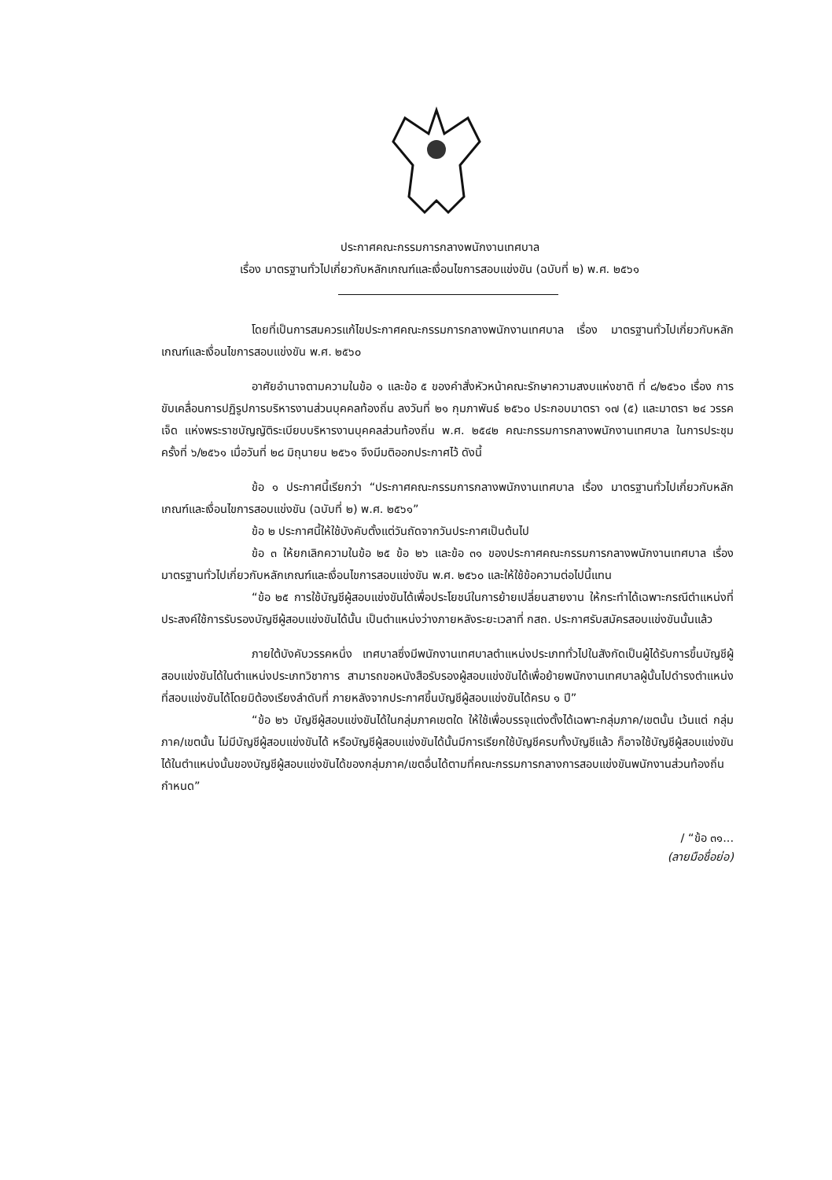ประกาศคณะกรรมการกลางพนักงานเทศบาล
เรื่อง มาตรฐานทั่วไปเกี่ยวกับหลักเกณฑ์และเงื่อนไขการสอบแข่งขัน (ฉบับที่ ๒) พ.ศ. ๒๕๖๑
โดยที่เป็นการสมควรแก้ไขประกาศคณะกรรมการกลางพนักงานเทศบาล เรื่อง มาตรฐานทั่วไปเกี่ยวกับหลักเกณฑ์และเงื่อนไขการสอบแข่งขัน พ.ศ. ๒๕๖๐
อาศัยอำนาจตามความในข้อ ๑ และข้อ ๕ ของคำสั่งหัวหน้าคณะรักษาความสงบแห่งชาติ ที่ ๘/๒๕๖๐ เรื่อง การขับเคลื่อนการปฏิรูปการบริหารงานส่วนบุคคลท้องถิ่น ลงวันที่ ๒๑ กุมภาพันธ์ ๒๕๖๐ ประกอบมาตรา ๑๗ (๕) และมาตรา ๒๔ วรรคเจ็ด แห่งพระราชบัญญัติระเบียบบริหารงานบุคคลส่วนท้องถิ่น พ.ศ. ๒๕๔๒ คณะกรรมการกลางพนักงานเทศบาล ในการประชุมครั้งที่ ๖/๒๕๖๑ เมื่อวันที่ ๒๘ มิถุนายน ๒๕๖๑ จึงมีมติออกประกาศไว้ ดังนี้
ข้อ ๑ ประกาศนี้เรียกว่า “ประกาศคณะกรรมการกลางพนักงานเทศบาล เรื่อง มาตรฐานทั่วไปเกี่ยวกับหลักเกณฑ์และเงื่อนไขการสอบแข่งขัน (ฉบับที่ ๒) พ.ศ. ๒๕๖๑”
ข้อ ๒ ประกาศนี้ให้ใช้บังคับตั้งแต่วันถัดจากวันประกาศเป็นต้นไป
ข้อ ๓ ให้ยกเลิกความในข้อ ๒๕ ข้อ ๒๖ และข้อ ๓๑ ของประกาศคณะกรรมการกลางพนักงานเทศบาล เรื่อง มาตรฐานทั่วไปเกี่ยวกับหลักเกณฑ์และเงื่อนไขการสอบแข่งขัน พ.ศ. ๒๕๖๐ และให้ใช้ข้อความต่อไปนี้แทน
“ข้อ ๒๕ การใช้บัญชีผู้สอบแข่งขันได้เพื่อประโยชน์ในการย้ายเปลี่ยนสายงาน ให้กระทำได้เฉพาะกรณีตำแหน่งที่ประสงค์ใช้การรับรองบัญชีผู้สอบแข่งขันได้นั้น เป็นตำแหน่งว่างภายหลังระยะเวลาที่ กสถ. ประกาศรับสมัครสอบแข่งขันนั้นแล้ว
ภายใต้บังคับวรรคหนึ่ง เทศบาลซึ่งมีพนักงานเทศบาลตำแหน่งประเภททั่วไปในสังกัดเป็นผู้ได้รับการขึ้นบัญชีผู้สอบแข่งขันได้ในตำแหน่งประเภทวิชาการ สามารถขอหนังสือรับรองผู้สอบแข่งขันได้เพื่อย้ายพนักงานเทศบาลผู้นั้นไปดำรงตำแหน่งที่สอบแข่งขันได้โดยมิต้องเรียงลำดับที่ ภายหลังจากประกาศขึ้นบัญชีผู้สอบแข่งขันได้ครบ ๑ ปี”
“ข้อ ๒๖ บัญชีผู้สอบแข่งขันได้ในกลุ่มภาคเขตใด ให้ใช้เพื่อบรรจุแต่งตั้งได้เฉพาะกลุ่มภาค/เขตนั้น เว้นแต่ กลุ่มภาค/เขตนั้น ไม่มีบัญชีผู้สอบแข่งขันได้ หรือบัญชีผู้สอบแข่งขันได้นั้นมีการเรียกใช้บัญชีครบทั้งบัญชีแล้ว ก็อาจใช้บัญชีผู้สอบแข่งขันได้ในตำแหน่งนั้นของบัญชีผู้สอบแข่งขันได้ของกลุ่มภาค/เขตอื่นได้ตามที่คณะกรรมการกลางการสอบแข่งขันพนักงานส่วนท้องถิ่นกำหนด”
/ “ข้อ ๓๑...
(ลายมือชื่อย่อ)